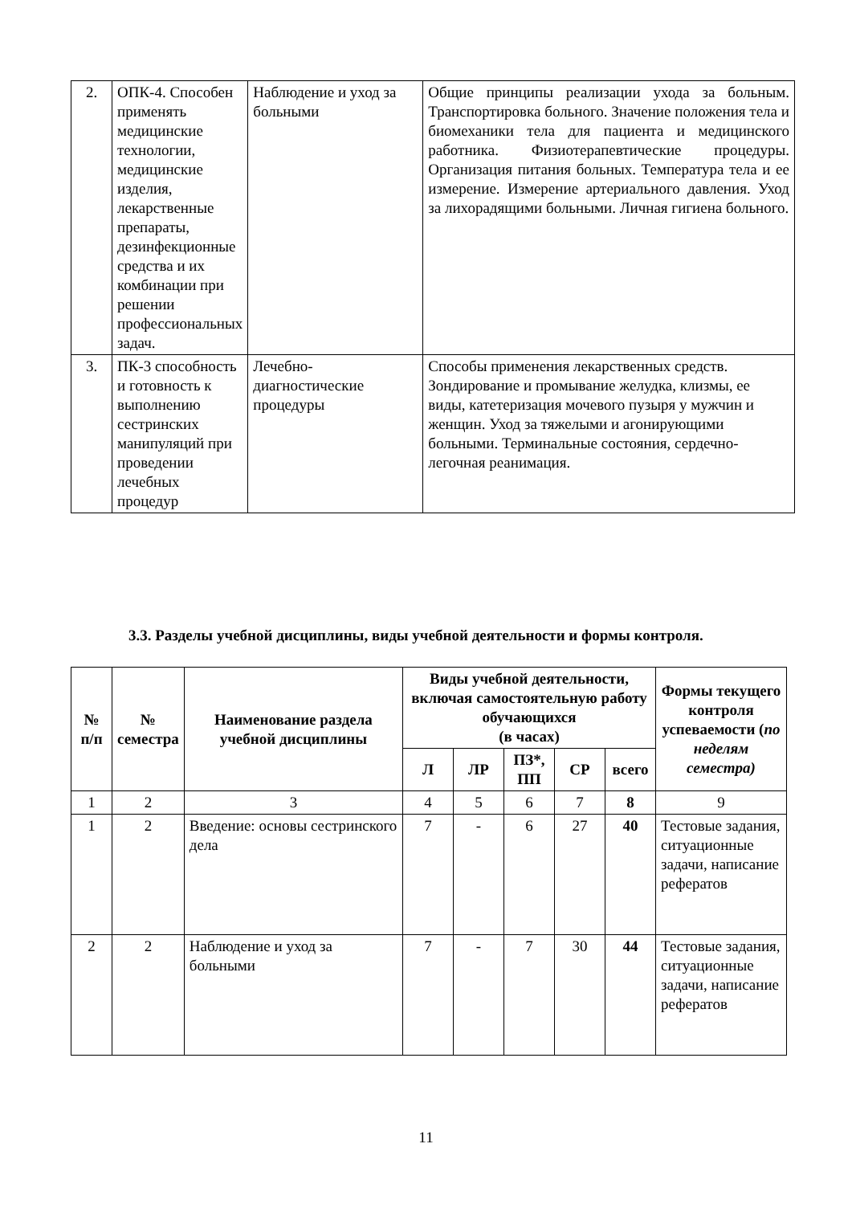| 2. | ОПК-4. Способен применять медицинские технологии, медицинские изделия, лекарственные препараты, дезинфекционные средства и их комбинации при решении профессиональных задач. | Наблюдение и уход за больными | Общие принципы реализации ухода за больным. Транспортировка больного. Значение положения тела и биомеханики тела для пациента и медицинского работника. Физиотерапевтические процедуры. Организация питания больных. Температура тела и ее измерение. Измерение артериального давления. Уход за лихорадящими больными. Личная гигиена больного. |
| 3. | ПК-3 способность и готовность к выполнению сестринских манипуляций при проведении лечебных процедур | Лечебно-диагностические процедуры | Способы применения лекарственных средств. Зондирование и промывание желудка, клизмы, ее виды, катетеризация мочевого пузыря у мужчин и женщин. Уход за тяжелыми и агонирующими больными. Терминальные состояния, сердечно-легочная реанимация. |
3.3. Разделы учебной дисциплины, виды учебной деятельности и формы контроля.
| № п/п | № семестра | Наименование раздела учебной дисциплины | Виды учебной деятельности, включая самостоятельную работу обучающихся (в часах) | | | | | Формы текущего контроля успеваемости ( по неделям семестра) |
| --- | --- | --- | --- | --- | --- | --- | --- | --- |
| | | | Л | ЛР | ПЗ*, ПП | СР | всего | |
| 1 | 2 | 3 | 4 | 5 | 6 | 7 | 8 | 9 |
| 1 | 2 | Введение: основы сестринского дела | 7 | - | 6 | 27 | 40 | Тестовые задания, ситуационные задачи, написание рефератов |
| 2 | 2 | Наблюдение и уход за больными | 7 | - | 7 | 30 | 44 | Тестовые задания, ситуационные задачи, написание рефератов |
11